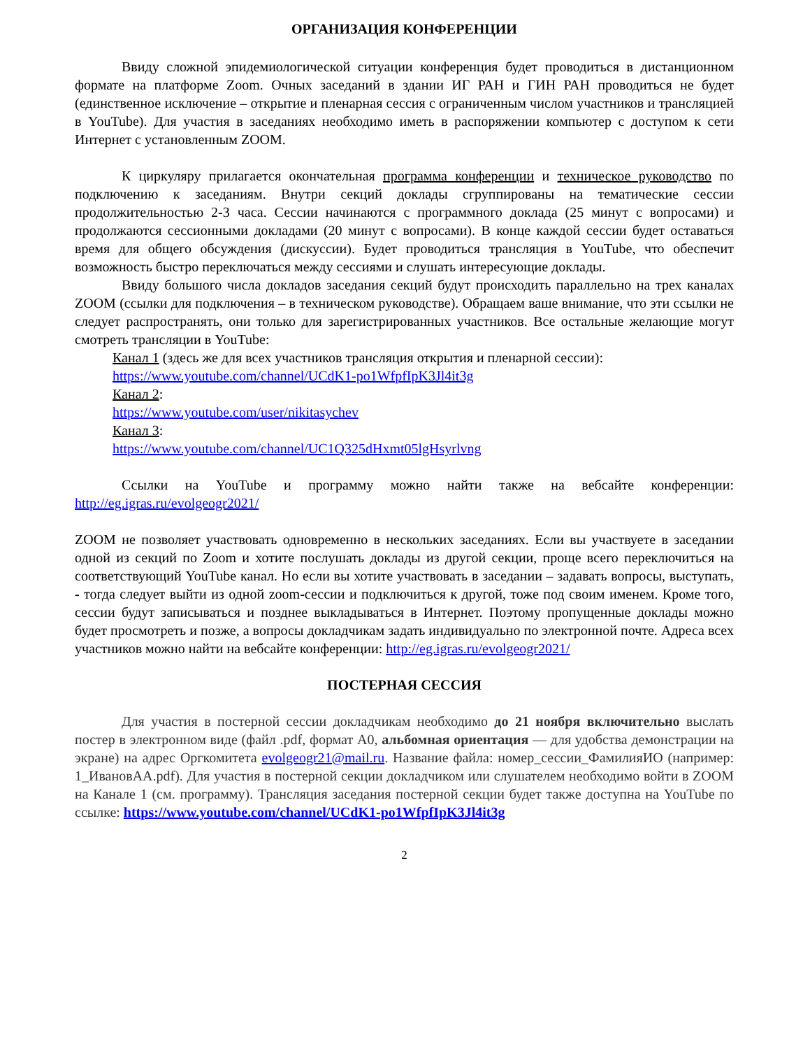ОРГАНИЗАЦИЯ КОНФЕРЕНЦИИ
Ввиду сложной эпидемиологической ситуации конференция будет проводиться в дистанционном формате на платформе Zoom. Очных заседаний в здании ИГ РАН и ГИН РАН проводиться не будет (единственное исключение – открытие и пленарная сессия с ограниченным числом участников и трансляцией в YouTube). Для участия в заседаниях необходимо иметь в распоряжении компьютер с доступом к сети Интернет с установленным ZOOM.
К циркуляру прилагается окончательная программа конференции и техническое руководство по подключению к заседаниям. Внутри секций доклады сгруппированы на тематические сессии продолжительностью 2-3 часа. Сессии начинаются с программного доклада (25 минут с вопросами) и продолжаются сессионными докладами (20 минут с вопросами). В конце каждой сессии будет оставаться время для общего обсуждения (дискуссии). Будет проводиться трансляция в YouTube, что обеспечит возможность быстро переключаться между сессиями и слушать интересующие доклады.
Ввиду большого числа докладов заседания секций будут происходить параллельно на трех каналах ZOOM (ссылки для подключения – в техническом руководстве). Обращаем ваше внимание, что эти ссылки не следует распространять, они только для зарегистрированных участников. Все остальные желающие могут смотреть трансляции в YouTube:
Канал 1 (здесь же для всех участников трансляция открытия и пленарной сессии):
https://www.youtube.com/channel/UCdK1-po1WfpfIpK3Jl4it3g
Канал 2:
https://www.youtube.com/user/nikitasychev
Канал 3:
https://www.youtube.com/channel/UC1Q325dHxmt05lgHsyrlvng
Ссылки на YouTube и программу можно найти также на вебсайте конференции: http://eg.igras.ru/evolgeogr2021/
ZOOM не позволяет участвовать одновременно в нескольких заседаниях. Если вы участвуете в заседании одной из секций по Zoom и хотите послушать доклады из другой секции, проще всего переключиться на соответствующий YouTube канал. Но если вы хотите участвовать в заседании – задавать вопросы, выступать, - тогда следует выйти из одной zoom-сессии и подключиться к другой, тоже под своим именем. Кроме того, сессии будут записываться и позднее выкладываться в Интернет. Поэтому пропущенные доклады можно будет просмотреть и позже, а вопросы докладчикам задать индивидуально по электронной почте. Адреса всех участников можно найти на вебсайте конференции: http://eg.igras.ru/evolgeogr2021/
ПОСТЕРНАЯ СЕССИЯ
Для участия в постерной сессии докладчикам необходимо до 21 ноября включительно выслать постер в электронном виде (файл .pdf, формат А0, альбомная ориентация — для удобства демонстрации на экране) на адрес Оргкомитета evolgeogr21@mail.ru. Название файла: номер_сессии_ФамилияИО (например: 1_ИвановАА.pdf). Для участия в постерной секции докладчиком или слушателем необходимо войти в ZOOM на Канале 1 (см. программу). Трансляция заседания постерной секции будет также доступна на YouTube по ссылке: https://www.youtube.com/channel/UCdK1-po1WfpfIpK3Jl4it3g
2